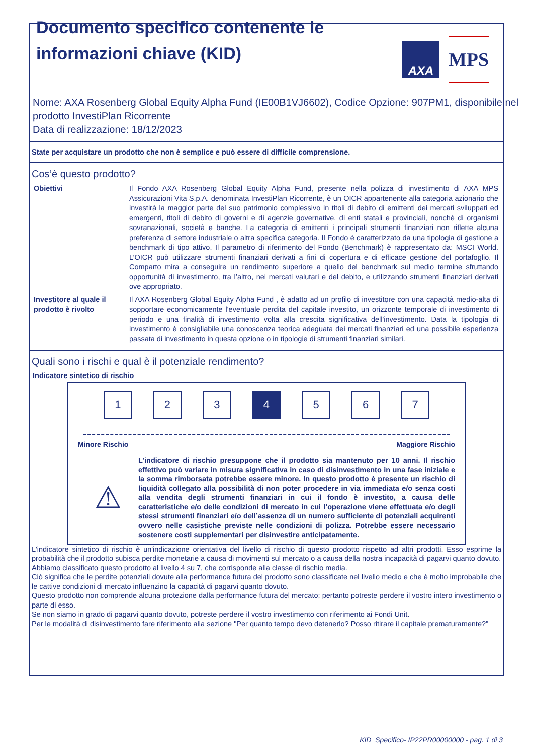Documento specifico contenente le informazioni chiave (KID)
AXA
MPS
Nome: AXA Rosenberg Global Equity Alpha Fund (IE00B1VJ6602), Codice Opzione: 907PM1, disponibile nel prodotto InvestiPlan Ricorrente
Data di realizzazione: 18/12/2023
State per acquistare un prodotto che non è semplice e può essere di difficile comprensione.
Cos’è questo prodotto?
Obiettivi Il Fondo AXA Rosenberg Global Equity Alpha Fund, presente nella polizza di investimento di AXA MPS Assicurazioni Vita S.p.A. denominata InvestiPlan Ricorrente, è un OICR appartenente alla categoria azionario che investirà la maggior parte del suo patrimonio complessivo in titoli di debito di emittenti dei mercati sviluppati ed emergenti, titoli di debito di governi e di agenzie governative, di enti statali e provinciali, nonché di organismi sovranazionali, società e banche. La categoria di emittenti i principali strumenti finanziari non riflette alcuna preferenza di settore industriale o altra specifica categoria. Il Fondo è caratterizzato da una tipologia di gestione a benchmark di tipo attivo. Il parametro di riferimento del Fondo (Benchmark) è rappresentato da: MSCI World. L’OICR può utilizzare strumenti finanziari derivati a fini di copertura e di efficace gestione del portafoglio. Il Comparto mira a conseguire un rendimento superiore a quello del benchmark sul medio termine sfruttando opportunità di investimento, tra l’altro, nei mercati valutari e del debito, e utilizzando strumenti finanziari derivati ove appropriato.
Investitore al quale il prodotto è rivolto
Il AXA Rosenberg Global Equity Alpha Fund , è adatto ad un profilo di investitore con una capacità medio-alta di sopportare economicamente l'eventuale perdita del capitale investito, un orizzonte temporale di investimento di periodo e una finalità di investimento volta alla crescita significativa dell'investimento. Data la tipologia di investimento è consigliabile una conoscenza teorica adeguata dei mercati finanziari ed una possibile esperienza passata di investimento in questa opzione o in tipologie di strumenti finanziari similari.
Quali sono i rischi e qual è il potenziale rendimento?
Indicatore sintetico di rischio
1 2 3 4 5 6 7
Minore Rischio Maggiore Rischio
⚠
L’indicatore di rischio presuppone che il prodotto sia mantenuto per 10 anni. Il rischio effettivo può variare in misura significativa in caso di disinvestimento in una fase iniziale e la somma rimborsata potrebbe essere minore. In questo prodotto è presente un rischio di liquidità collegato alla possibilità di non poter procedere in via immediata e/o senza costi alla vendita degli strumenti finanziari in cui il fondo è investito, a causa delle caratteristiche e/o delle condizioni di mercato in cui l’operazione viene effettuata e/o degli stessi strumenti finanziari e/o dell’assenza di un numero sufficiente di potenziali acquirenti ovvero nelle casistiche previste nelle condizioni di polizza. Potrebbe essere necessario sostenere costi supplementari per disinvestire anticipatamente.
L'indicatore sintetico di rischio è un'indicazione orientativa del livello di rischio di questo prodotto rispetto ad altri prodotti. Esso esprime la probabilità che il prodotto subisca perdite monetarie a causa di movimenti sul mercato o a causa della nostra incapacità di pagarvi quanto dovuto.
Abbiamo classificato questo prodotto al livello 4 su 7, che corrisponde alla classe di rischio media.
Ciò significa che le perdite potenziali dovute alla performance futura del prodotto sono classificate nel livello medio e che è molto improbabile che le cattive condizioni di mercato influenzino la capacità di pagarvi quanto dovuto.
Questo prodotto non comprende alcuna protezione dalla performance futura del mercato; pertanto potreste perdere il vostro intero investimento o parte di esso.
Se non siamo in grado di pagarvi quanto dovuto, potreste perdere il vostro investimento con riferimento ai Fondi Unit.
Per le modalità di disinvestimento fare riferimento alla sezione "Per quanto tempo devo detenerlo? Posso ritirare il capitale prematuramente?"
KID_Specifico- IP22PR00000000 - pag. 1 di 3